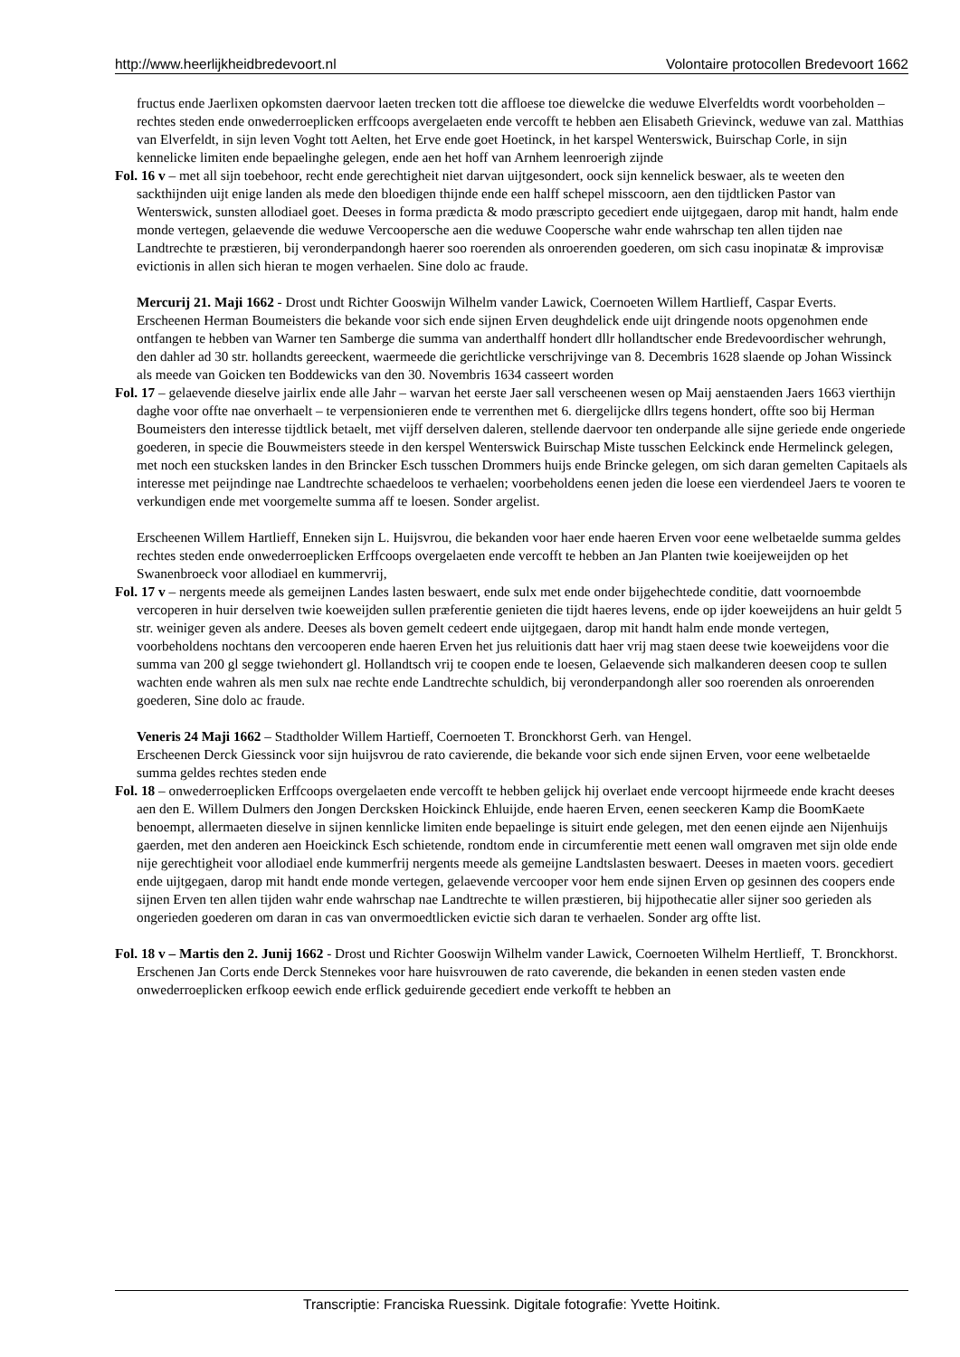http://www.heerlijkheidbredevoort.nl Volontaire protocollen Bredevoort 1662
fructus ende Jaerlixen opkomsten daervoor laeten trecken tott die affloese toe diewelcke die weduwe Elverfeldts wordt voorbeholden – rechtes steden ende onwederroeplicken erffcoops avergelaeten ende vercofft te hebben aen Elisabeth Grievinck, weduwe van zal. Matthias van Elverfeldt, in sijn leven Voght tott Aelten, het Erve ende goet Hoetinck, in het karspel Wenterswick, Buirschap Corle, in sijn kennelicke limiten ende bepaelinghe gelegen, ende aen het hoff van Arnhem leenroerigh zijnde
Fol. 16 v – met all sijn toebehoor, recht ende gerechtigheit niet darvan uijtgesondert, oock sijn kennelick beswaer, als te weeten den sackthijnden uijt enige landen als mede den bloedigen thijnde ende een halff schepel misscoorn, aen den tijdtlicken Pastor van Wenterswick, sunsten allodiael goet. Deeses in forma prædicta & modo præscripto gecediert ende uijtgegaen, darop mit handt, halm ende monde vertegen, gelaevende die weduwe Vercoopersche aen die weduwe Coopersche wahr ende wahrschap ten allen tijden nae Landtrechte te præstieren, bij veronderpandongh haerer soo roerenden als onroerenden goederen, om sich casu inopinatæ & improvisæ evictionis in allen sich hieran te mogen verhaelen. Sine dolo ac fraude.
Mercurij 21. Maji 1662 - Drost undt Richter Gooswijn Wilhelm vander Lawick, Coernoeten Willem Hartlieff, Caspar Everts.
Erscheenen Herman Boumeisters die bekande voor sich ende sijnen Erven deughdelick ende uijt dringende noots opgenohmen ende ontfangen te hebben van Warner ten Samberge die summa van anderthalff hondert dllr hollandtscher ende Bredevoordischer wehrungh, den dahler ad 30 str. hollandts gereeckent, waermeede die gerichtlicke verschrijvinge van 8. Decembris 1628 slaende op Johan Wissinck als meede van Goicken ten Boddewicks van den 30. Novembris 1634 casseert worden
Fol. 17 – gelaevende dieselve jairlix ende alle Jahr – warvan het eerste Jaer sall verscheenen wesen op Maij aenstaenden Jaers 1663 vierthijn daghe voor offte nae onverhaelt – te verpensionieren ende te verrenthen met 6. diergelijcke dllrs tegens hondert, offte soo bij Herman Boumeisters den interesse tijdtlick betaelt, met vijff derselven daleren, stellende daervoor ten onderpande alle sijne geriede ende ongeriede goederen, in specie die Bouwmeisters steede in den kerspel Wenterswick Buirschap Miste tusschen Eelckinck ende Hermelinck gelegen, met noch een stucksken landes in den Brincker Esch tusschen Drommers huijs ende Brincke gelegen, om sich daran gemelten Capitaels als interesse met peijndinge nae Landtrechte schaedeloos te verhaelen; voorbeholdens eenen jeden die loese een vierdendeel Jaers te vooren te verkundigen ende met voorgemelte summa aff te loesen. Sonder argelist.
Erscheenen Willem Hartlieff, Enneken sijn L. Huijsvrou, die bekanden voor haer ende haeren Erven voor eene welbetaelde summa geldes rechtes steden ende onwederroeplicken Erffcoops overgelaeten ende vercofft te hebben an Jan Planten twie koeijeweijden op het Swanenbroeck voor allodiael en kummervrij,
Fol. 17 v – nergents meede als gemeijnen Landes lasten beswaert, ende sulx met ende onder bijgehechtede conditie, datt voornoembde vercoperen in huir derselven twie koeweijden sullen præferentie genieten die tijdt haeres levens, ende op ijder koeweijdens an huir geldt 5 str. weiniger geven als andere. Deeses als boven gemelt cedeert ende uijtgegaen, darop mit handt halm ende monde vertegen, voorbeholdens nochtans den vercooperen ende haeren Erven het jus reluitionis datt haer vrij mag staen deese twie koeweijdens voor die summa van 200 gl segge twiehondert gl. Hollandtsch vrij te coopen ende te loesen, Gelaevende sich malkanderen deesen coop te sullen wachten ende wahren als men sulx nae rechte ende Landtrechte schuldich, bij veronderpandongh aller soo roerenden als onroerenden goederen, Sine dolo ac fraude.
Veneris 24 Maji 1662 – Stadtholder Willem Hartieff, Coernoeten T. Bronckhorst Gerh. van Hengel.
Erscheenen Derck Giessinck voor sijn huijsvrou de rato cavierende, die bekande voor sich ende sijnen Erven, voor eene welbetaelde summa geldes rechtes steden ende
Fol. 18 – onwederroeplicken Erffcoops overgelaeten ende vercofft te hebben gelijck hij overlaet ende vercoopt hijrmeede ende kracht deeses aen den E. Willem Dulmers den Jongen Dercksken Hoickinck Ehluijde, ende haeren Erven, eenen seeckeren Kamp die BoomKaete benoempt, allermaeten dieselve in sijnen kennlicke limiten ende bepaelinge is situirt ende gelegen, met den eenen eijnde aen Nijenhuijs gaerden, met den anderen aen Hoeickinck Esch schietende, rondtom ende in circumferentie mett eenen wall omgraven met sijn olde ende nije gerechtigheit voor allodiael ende kummerfrij nergents meede als gemeijne Landtslasten beswaert. Deeses in maeten voors. gecediert ende uijtgegaen, darop mit handt ende monde vertegen, gelaevende vercooper voor hem ende sijnen Erven op gesinnen des coopers ende sijnen Erven ten allen tijden wahr ende wahrschap nae Landtrechte te willen præstieren, bij hijpothecatie aller sijner soo gerieden als ongerieden goederen om daran in cas van onvermoedtlicken evictie sich daran te verhaelen. Sonder arg offte list.
Fol. 18 v – Martis den 2. Junij 1662 - Drost und Richter Gooswijn Wilhelm vander Lawick, Coernoeten Wilhelm Hertlieff, T. Bronckhorst.
Erschenen Jan Corts ende Derck Stennekes voor hare huisvrouwen de rato caverende, die bekanden in eenen steden vasten ende onwederroeplicken erfkoop eewich ende erflick geduirende gecediert ende verkofft te hebben an
Transcriptie: Franciska Ruessink. Digitale fotografie: Yvette Hoitink.